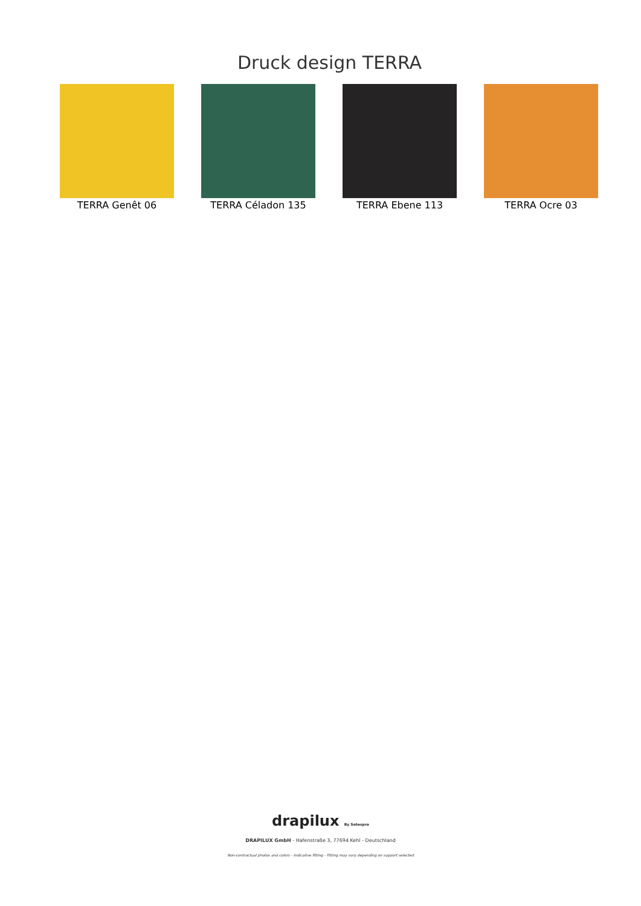Druck design TERRA
TERRA Genêt 06 TERRA Céladon 135 TERRA Ebene 113 TERRA Ocre 03
drapilux By Sotexpro
DRAPILUX GmbH - Hafenstraße 3, 77694 Kehl - Deutschland
Non-contractual photos and colors - Indicative fitting - Fitting may vary depending on support selected